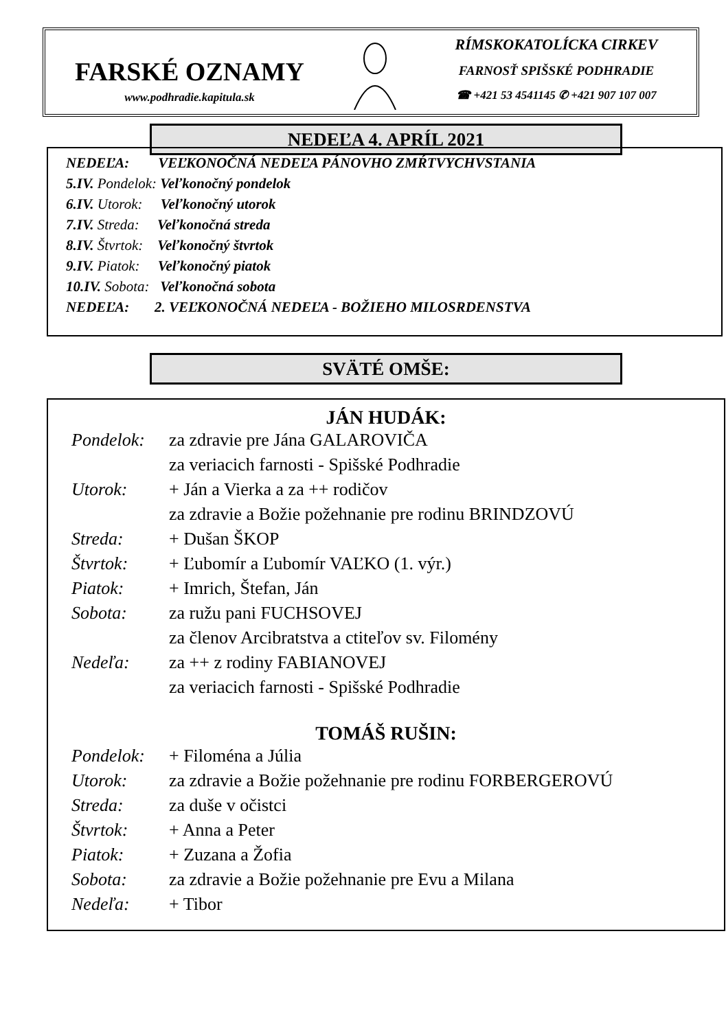FARSKÉ OZNAMY
www.podhradie.kapitula.sk
RÍMSKOKATOLÍCKA CIRKEV
FARNOSŤ SPIŠSKÉ PODHRADIE
☎ +421 53 4541145 ✆ +421 907 107 007
NEDEĽA 4. APRÍL 2021
NEDEĽA: VEĽKONOČNÁ NEDEĽA PÁNOVHO ZMŔTVYCHVSTANIA
5.IV. Pondelok: Veľkonočný pondelok
6.IV. Utorok: Veľkonočný utorok
7.IV. Streda: Veľkonočná streda
8.IV. Štvrtok: Veľkonočný štvrtok
9.IV. Piatok: Veľkonočný piatok
10.IV. Sobota: Veľkonočná sobota
NEDEĽA: 2. VEĽKONOČNÁ NEDEĽA - BOŽIEHO MILOSRDENSTVA
SVÄTÉ OMŠE:
JÁN HUDÁK:
| Pondelok: | za zdravie pre Jána GALAROVIČA |
| | za veriacich farnosti - Spišské Podhradie |
| Utorok: | + Ján a Vierka a za ++ rodičov |
| | za zdravie a Božie požehnanie pre rodinu BRINDZOVÚ |
| Streda: | + Dušan ŠKOP |
| Štvrtok: | + Ľubomír a Ľubomír VAĽKO (1. výr.) |
| Piatok: | + Imrich, Štefan, Ján |
| Sobota: | za ružu pani FUCHSOVEJ |
| | za členov Arcibratstva a ctiteľov sv. Filomény |
| Nedeľa: | za ++ z rodiny FABIANOVEJ |
| | za veriacich farnosti - Spišské Podhradie |
TOMÁŠ RUŠIN:
| Pondelok: | + Filoména a Júlia |
| Utorok: | za zdravie a Božie požehnanie pre rodinu FORBERGEROVÚ |
| Streda: | za duše v očistci |
| Štvrtok: | + Anna a Peter |
| Piatok: | + Zuzana a Žofia |
| Sobota: | za zdravie a Božie požehnanie pre Evu a Milana |
| Nedeľa: | + Tibor |